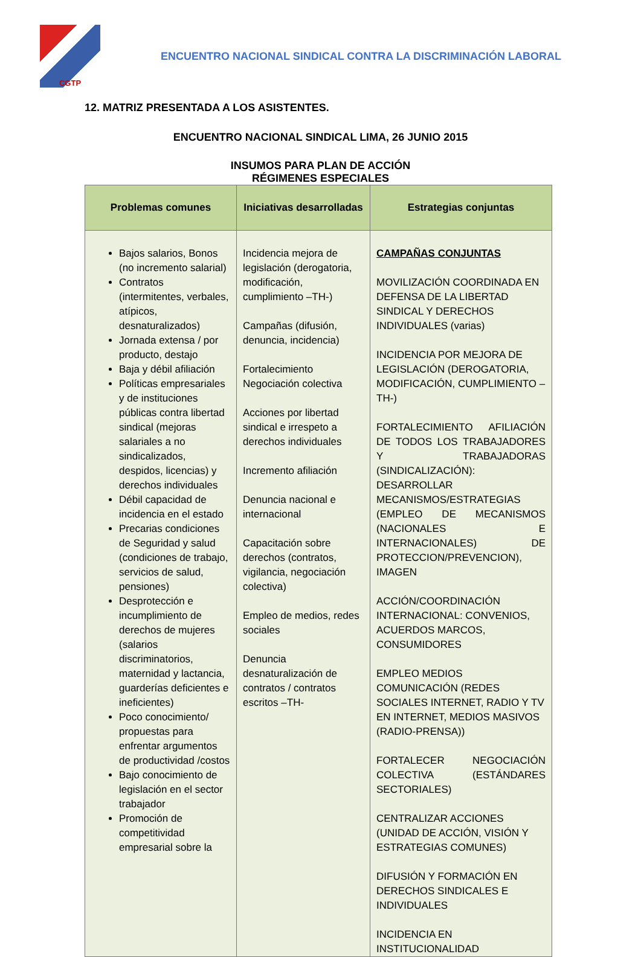CGTP
ENCUENTRO NACIONAL SINDICAL CONTRA LA DISCRIMINACIÓN LABORAL
12. MATRIZ PRESENTADA A LOS ASISTENTES.
ENCUENTRO NACIONAL SINDICAL LIMA, 26 JUNIO 2015
INSUMOS PARA PLAN DE ACCIÓN
RÉGIMENES ESPECIALES
| Problemas comunes | Iniciativas desarrolladas | Estrategias conjuntas |
| --- | --- | --- |
| Bajos salarios, Bonos (no incremento salarial) Contratos (intermitentes, verbales, atípicos, desnaturalizados) Jornada extensa / por producto, destajo Baja y débil afiliación Políticas empresariales y de instituciones públicas contra libertad sindical (mejoras salariales a no sindicalizados, despidos, licencias) y derechos individuales Débil capacidad de incidencia en el estado Precarias condiciones de Seguridad y salud (condiciones de trabajo, servicios de salud, pensiones) Desprotección e incumplimiento de derechos de mujeres (salarios discriminatorios, maternidad y lactancia, guarderías deficientes e ineficientes) Poco conocimiento/ propuestas para enfrentar argumentos de productividad /costos Bajo conocimiento de legislación en el sector trabajador Promoción de competitividad empresarial sobre la | Incidencia mejora de legislación (derogatoria, modificación, cumplimiento –TH-) Campañas (difusión, denuncia, incidencia) Fortalecimiento Negociación colectiva Acciones por libertad sindical e irrespeto a derechos individuales Incremento afiliación Denuncia nacional e internacional Capacitación sobre derechos (contratos, vigilancia, negociación colectiva) Empleo de medios, redes sociales Denuncia desnaturalización de contratos / contratos escritos –TH- | CAMPAÑAS CONJUNTAS MOVILIZACIÓN COORDINADA EN DEFENSA DE LA LIBERTAD SINDICAL Y DERECHOS INDIVIDUALES (varias) INCIDENCIA POR MEJORA DE LEGISLACIÓN (DEROGATORIA, MODIFICACIÓN, CUMPLIMIENTO –TH-) FORTALECIMIENTO AFILIACIÓN DE TODOS LOS TRABAJADORES Y TRABAJADORAS (SINDICALIZACIÓN): DESARROLLAR MECANISMOS/ESTRATEGIAS (EMPLEO DE MECANISMOS (NACIONALES E INTERNACIONALES) DE PROTECCION/PREVENCION), IMAGEN ACCIÓN/COORDINACIÓN INTERNACIONAL: CONVENIOS, ACUERDOS MARCOS, CONSUMIDORES EMPLEO MEDIOS COMUNICACIÓN (REDES SOCIALES INTERNET, RADIO Y TV EN INTERNET, MEDIOS MASIVOS (RADIO-PRENSA)) FORTALECER NEGOCIACIÓN COLECTIVA (ESTÁNDARES SECTORIALES) CENTRALIZAR ACCIONES (UNIDAD DE ACCIÓN, VISIÓN Y ESTRATEGIAS COMUNES) DIFUSIÓN Y FORMACIÓN EN DERECHOS SINDICALES E INDIVIDUALES INCIDENCIA EN INSTITUCIONALIDAD |